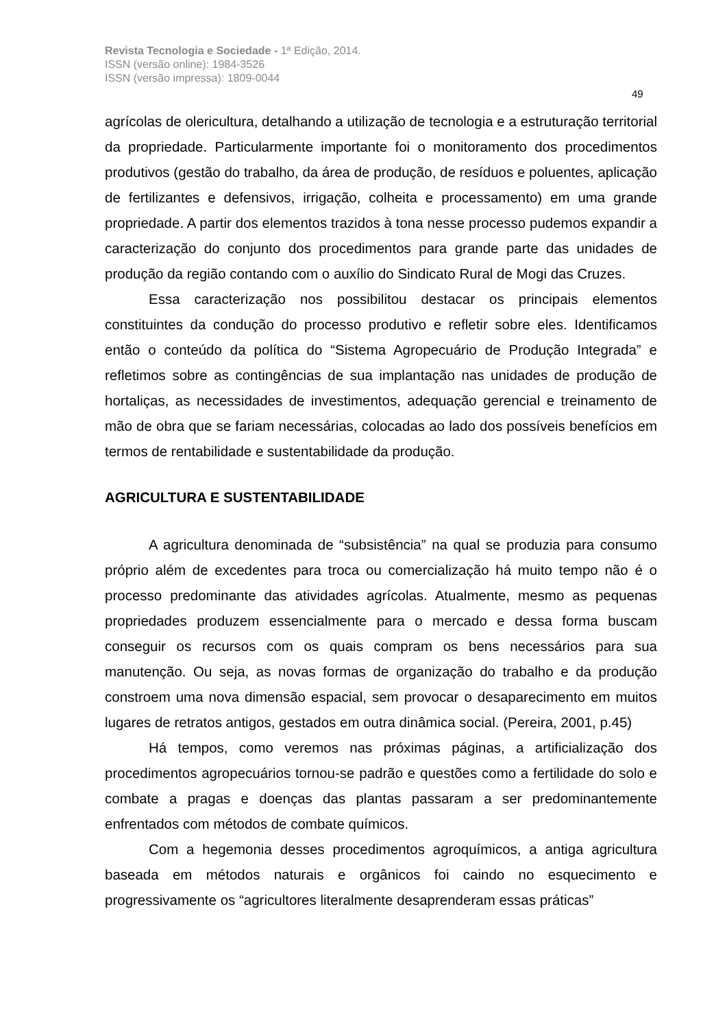Revista Tecnologia e Sociedade - 1ª Edição, 2014.
ISSN (versão online): 1984-3526
ISSN (versão impressa): 1809-0044
49
agrícolas de olericultura, detalhando a utilização de tecnologia e a estruturação territorial da propriedade. Particularmente importante foi o monitoramento dos procedimentos produtivos (gestão do trabalho, da área de produção, de resíduos e poluentes, aplicação de fertilizantes e defensivos, irrigação, colheita e processamento) em uma grande propriedade. A partir dos elementos trazidos à tona nesse processo pudemos expandir a caracterização do conjunto dos procedimentos para grande parte das unidades de produção da região contando com o auxílio do Sindicato Rural de Mogi das Cruzes.
Essa caracterização nos possibilitou destacar os principais elementos constituintes da condução do processo produtivo e refletir sobre eles. Identificamos então o conteúdo da política do “Sistema Agropecuário de Produção Integrada” e refletimos sobre as contingências de sua implantação nas unidades de produção de hortaliças, as necessidades de investimentos, adequação gerencial e treinamento de mão de obra que se fariam necessárias, colocadas ao lado dos possíveis benefícios em termos de rentabilidade e sustentabilidade da produção.
AGRICULTURA E SUSTENTABILIDADE
A agricultura denominada de “subsistência” na qual se produzia para consumo próprio além de excedentes para troca ou comercialização há muito tempo não é o processo predominante das atividades agrícolas. Atualmente, mesmo as pequenas propriedades produzem essencialmente para o mercado e dessa forma buscam conseguir os recursos com os quais compram os bens necessários para sua manutenção. Ou seja, as novas formas de organização do trabalho e da produção constroem uma nova dimensão espacial, sem provocar o desaparecimento em muitos lugares de retratos antigos, gestados em outra dinâmica social. (Pereira, 2001, p.45)
Há tempos, como veremos nas próximas páginas, a artificialização dos procedimentos agropecuários tornou-se padrão e questões como a fertilidade do solo e combate a pragas e doenças das plantas passaram a ser predominantemente enfrentados com métodos de combate químicos.
Com a hegemonia desses procedimentos agroquímicos, a antiga agricultura baseada em métodos naturais e orgânicos foi caindo no esquecimento e progressivamente os “agricultores literalmente desaprenderam essas práticas”